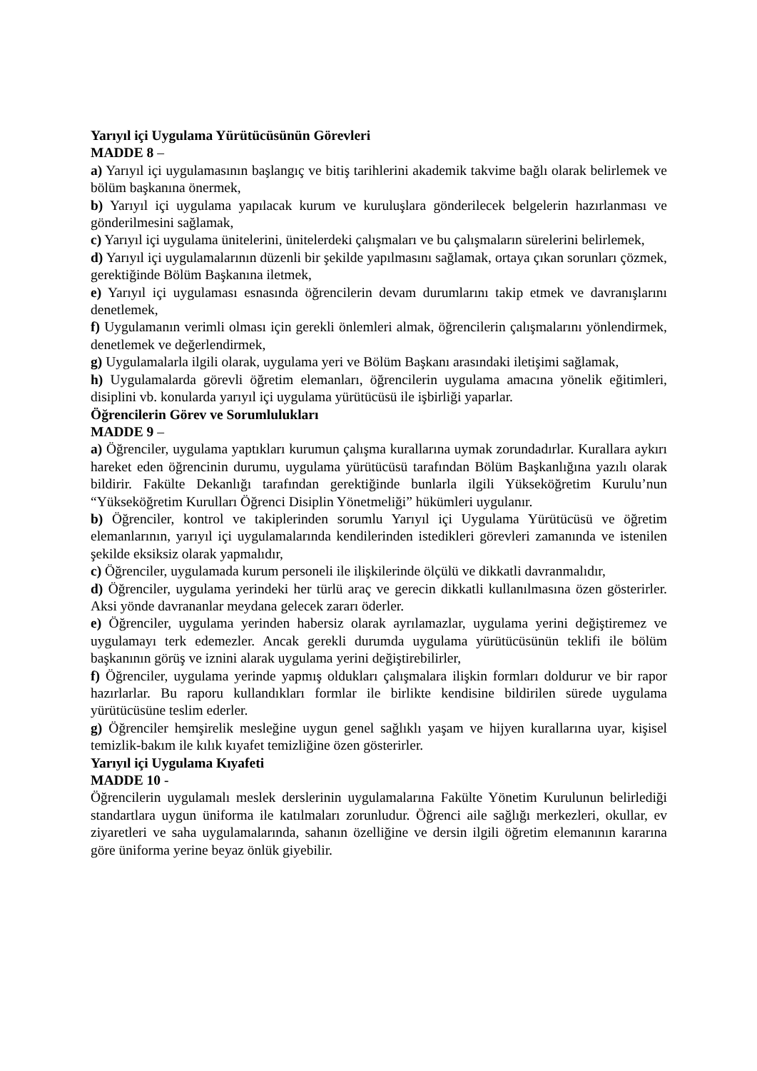Yarıyıl içi Uygulama Yürütücüsünün Görevleri
MADDE 8 –
a) Yarıyıl içi uygulamasının başlangıç ve bitiş tarihlerini akademik takvime bağlı olarak belirlemek ve bölüm başkanına önermek,
b) Yarıyıl içi uygulama yapılacak kurum ve kuruluşlara gönderilecek belgelerin hazırlanması ve gönderilmesini sağlamak,
c) Yarıyıl içi uygulama ünitelerini, ünitelerdeki çalışmaları ve bu çalışmaların sürelerini belirlemek,
d) Yarıyıl içi uygulamalarının düzenli bir şekilde yapılmasını sağlamak, ortaya çıkan sorunları çözmek, gerektiğinde Bölüm Başkanına iletmek,
e) Yarıyıl içi uygulaması esnasında öğrencilerin devam durumlarını takip etmek ve davranışlarını denetlemek,
f) Uygulamanın verimli olması için gerekli önlemleri almak, öğrencilerin çalışmalarını yönlendirmek, denetlemek ve değerlendirmek,
g) Uygulamalarla ilgili olarak, uygulama yeri ve Bölüm Başkanı arasındaki iletişimi sağlamak,
h) Uygulamalarda görevli öğretim elemanları, öğrencilerin uygulama amacına yönelik eğitimleri, disiplini vb. konularda yarıyıl içi uygulama yürütücüsü ile işbirliği yaparlar.
Öğrencilerin Görev ve Sorumlulukları
MADDE 9 –
a) Öğrenciler, uygulama yaptıkları kurumun çalışma kurallarına uymak zorundadırlar. Kurallara aykırı hareket eden öğrencinin durumu, uygulama yürütücüsü tarafından Bölüm Başkanlığına yazılı olarak bildirir. Fakülte Dekanlığı tarafından gerektiğinde bunlarla ilgili Yükseköğretim Kurulu’nun “Yükseköğretim Kurulları Öğrenci Disiplin Yönetmeliği” hükümleri uygulanır.
b) Öğrenciler, kontrol ve takiplerinden sorumlu Yarıyıl içi Uygulama Yürütücüsü ve öğretim elemanlarının, yarıyıl içi uygulamalarında kendilerinden istedikleri görevleri zamanında ve istenilen şekilde eksiksiz olarak yapmalıdır,
c) Öğrenciler, uygulamada kurum personeli ile ilişkilerinde ölçülü ve dikkatli davranmalıdır,
d) Öğrenciler, uygulama yerindeki her türlü araç ve gerecin dikkatli kullanılmasına özen gösterirler. Aksi yönde davrananlar meydana gelecek zararı öderler.
e) Öğrenciler, uygulama yerinden habersiz olarak ayrılamazlar, uygulama yerini değiştiremez ve uygulamayı terk edemezler. Ancak gerekli durumda uygulama yürütücüsünün teklifi ile bölüm başkanının görüş ve iznini alarak uygulama yerini değiştirebilirler,
f) Öğrenciler, uygulama yerinde yapmış oldukları çalışmalara ilişkin formları doldurur ve bir rapor hazırlarlar. Bu raporu kullandıkları formlar ile birlikte kendisine bildirilen sürede uygulama yürütücüsüne teslim ederler.
g) Öğrenciler hemşirelik mesleğine uygun genel sağlıklı yaşam ve hijyen kurallarına uyar, kişisel temizlik-bakım ile kılık kıyafet temizliğine özen gösterirler.
Yarıyıl içi Uygulama Kıyafeti
MADDE 10 -
Öğrencilerin uygulamalı meslek derslerinin uygulamalarına Fakülte Yönetim Kurulunun belirlediği standartlara uygun üniforma ile katılmaları zorunludur. Öğrenci aile sağlığı merkezleri, okullar, ev ziyaretleri ve saha uygulamalarında, sahanın özelliğine ve dersin ilgili öğretim elemanının kararına göre üniforma yerine beyaz önlük giyebilir.